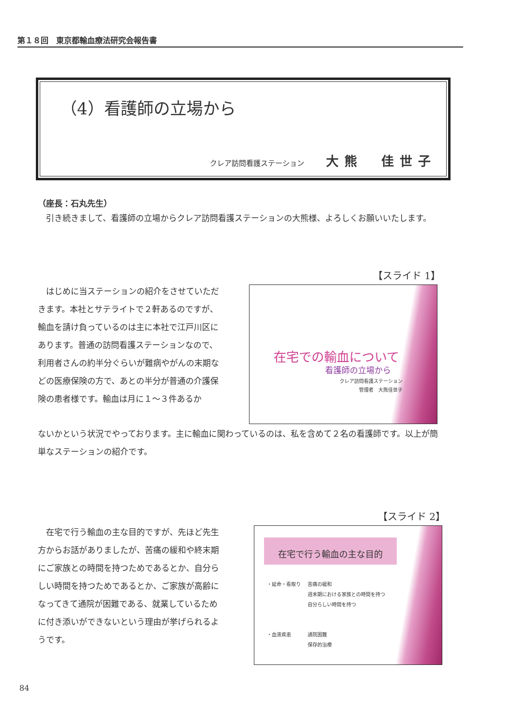第１８回　東京都輸血療法研究会報告書
（4）看護師の立場から
クレア訪問看護ステーション 大熊　佳世子
（座長：石丸先生）
　引き続きまして、看護師の立場からクレア訪問看護ステーションの大熊様、よろしくお願いいたします。
【スライド 1】
　はじめに当ステーションの紹介をさせていただきます。本社とサテライトで２軒あるのですが、輸血を請け負っているのは主に本社で江戸川区にあります。普通の訪問看護ステーションなので、利用者さんの約半分ぐらいが難病やがんの末期などの医療保険の方で、あとの半分が普通の介護保険の患者様です。輸血は月に１～３件あるか
ないかという状況でやっております。主に輸血に関わっているのは、私を含めて２名の看護師です。以上が簡単なステーションの紹介です。
在宅での輸血について
看護師の立場から
クレア訪問看護ステーション
管理者　大熊佳世子
【スライド 2】
　在宅で行う輸血の主な目的ですが、先ほど先生方からお話がありましたが、苦痛の緩和や終末期にご家族との時間を持つためであるとか、自分らしい時間を持つためであるとか、ご家族が高齢になってきて通院が困難である、就業しているために付き添いができないという理由が挙げられるようです。
在宅で行う輸血の主な目的
・延命・看取り
苦痛の緩和
週末期における家族との時間を持つ
自分らしい時間を持つ
・血液疾患
通院困難
保存的治療
84